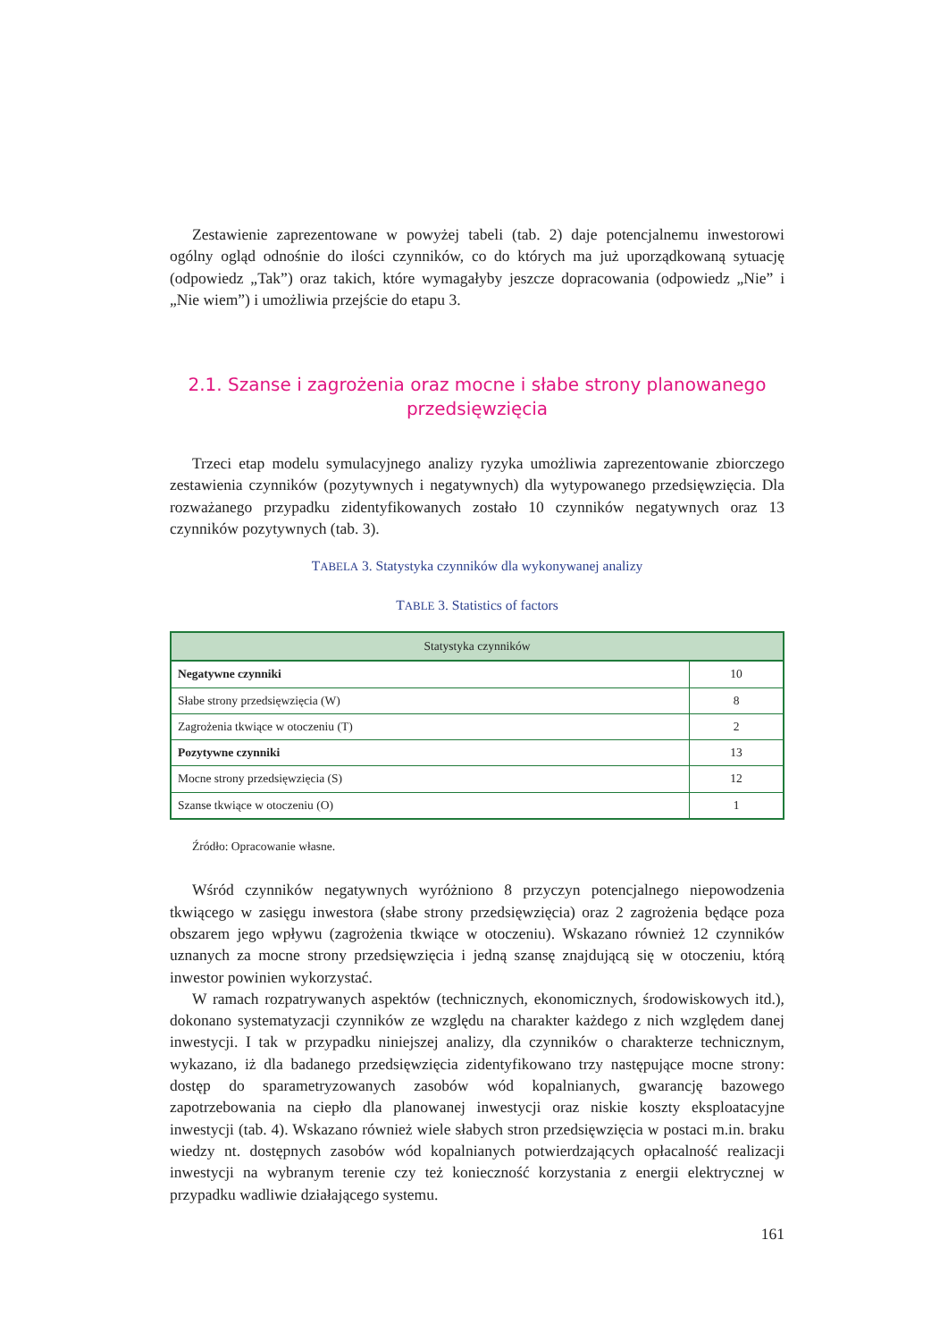Zestawienie zaprezentowane w powyżej tabeli (tab. 2) daje potencjalnemu inwestorowi ogólny ogląd odnośnie do ilości czynników, co do których ma już uporządkowaną sytuację (odpowiedz „Tak”) oraz takich, które wymagałyby jeszcze dopracowania (odpowiedz „Nie” i „Nie wiem”) i umożliwia przejście do etapu 3.
2.1. Szanse i zagrożenia oraz mocne i słabe strony planowanego przedsięwzięcia
Trzeci etap modelu symulacyjnego analizy ryzyka umożliwia zaprezentowanie zbiorczego zestawienia czynników (pozytywnych i negatywnych) dla wytypowanego przedsięwzięcia. Dla rozważanego przypadku zidentyfikowanych zostało 10 czynników negatywnych oraz 13 czynników pozytywnych (tab. 3).
TABELA 3. Statystyka czynników dla wykonywanej analizy
TABLE 3. Statistics of factors
| Statystyka czynników | |
| --- | --- |
| Negatywne czynniki | 10 |
| Słabe strony przedsięwzięcia (W) | 8 |
| Zagrożenia tkwiące w otoczeniu (T) | 2 |
| Pozytywne czynniki | 13 |
| Mocne strony przedsięwzięcia (S) | 12 |
| Szanse tkwiące w otoczeniu (O) | 1 |
Źródło: Opracowanie własne.
Wśród czynników negatywnych wyróżniono 8 przyczyn potencjalnego niepowodzenia tkwiącego w zasięgu inwestora (słabe strony przedsięwzięcia) oraz 2 zagrożenia będące poza obszarem jego wpływu (zagrożenia tkwiące w otoczeniu). Wskazano również 12 czynników uznanych za mocne strony przedsięwzięcia i jedną szansę znajdującą się w otoczeniu, którą inwestor powinien wykorzystać.
W ramach rozpatrywanych aspektów (technicznych, ekonomicznych, środowiskowych itd.), dokonano systematyzacji czynników ze względu na charakter każdego z nich względem danej inwestycji. I tak w przypadku niniejszej analizy, dla czynników o charakterze technicznym, wykazano, iż dla badanego przedsięwzięcia zidentyfikowano trzy następujące mocne strony: dostęp do sparametryzowanych zasobów wód kopalnianych, gwarancję bazowego zapotrzebowania na ciepło dla planowanej inwestycji oraz niskie koszty eksploatacyjne inwestycji (tab. 4). Wskazano również wiele słabych stron przedsięwzięcia w postaci m.in. braku wiedzy nt. dostępnych zasobów wód kopalnianych potwierdzających opłacalność realizacji inwestycji na wybranym terenie czy też konieczność korzystania z energii elektrycznej w przypadku wadliwie działającego systemu.
161